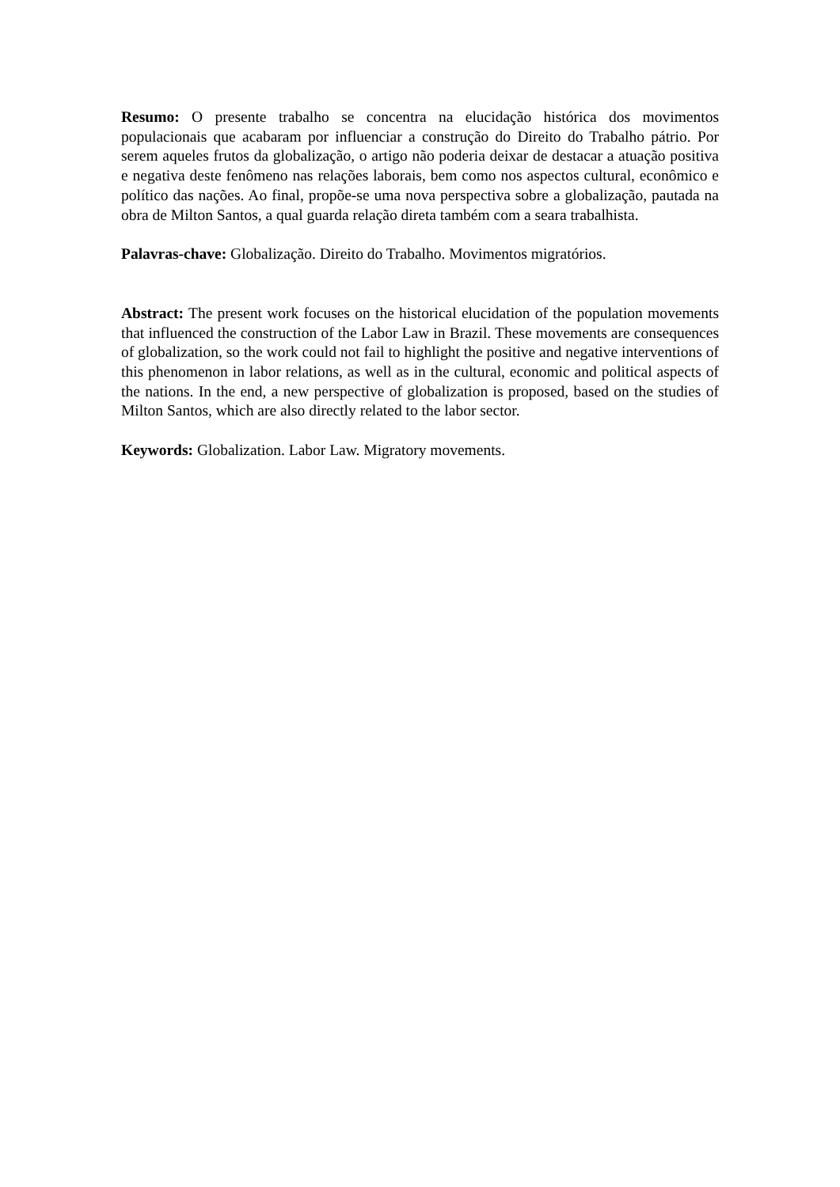Resumo: O presente trabalho se concentra na elucidação histórica dos movimentos populacionais que acabaram por influenciar a construção do Direito do Trabalho pátrio. Por serem aqueles frutos da globalização, o artigo não poderia deixar de destacar a atuação positiva e negativa deste fenômeno nas relações laborais, bem como nos aspectos cultural, econômico e político das nações. Ao final, propõe-se uma nova perspectiva sobre a globalização, pautada na obra de Milton Santos, a qual guarda relação direta também com a seara trabalhista.
Palavras-chave: Globalização. Direito do Trabalho. Movimentos migratórios.
Abstract: The present work focuses on the historical elucidation of the population movements that influenced the construction of the Labor Law in Brazil. These movements are consequences of globalization, so the work could not fail to highlight the positive and negative interventions of this phenomenon in labor relations, as well as in the cultural, economic and political aspects of the nations. In the end, a new perspective of globalization is proposed, based on the studies of Milton Santos, which are also directly related to the labor sector.
Keywords: Globalization. Labor Law. Migratory movements.